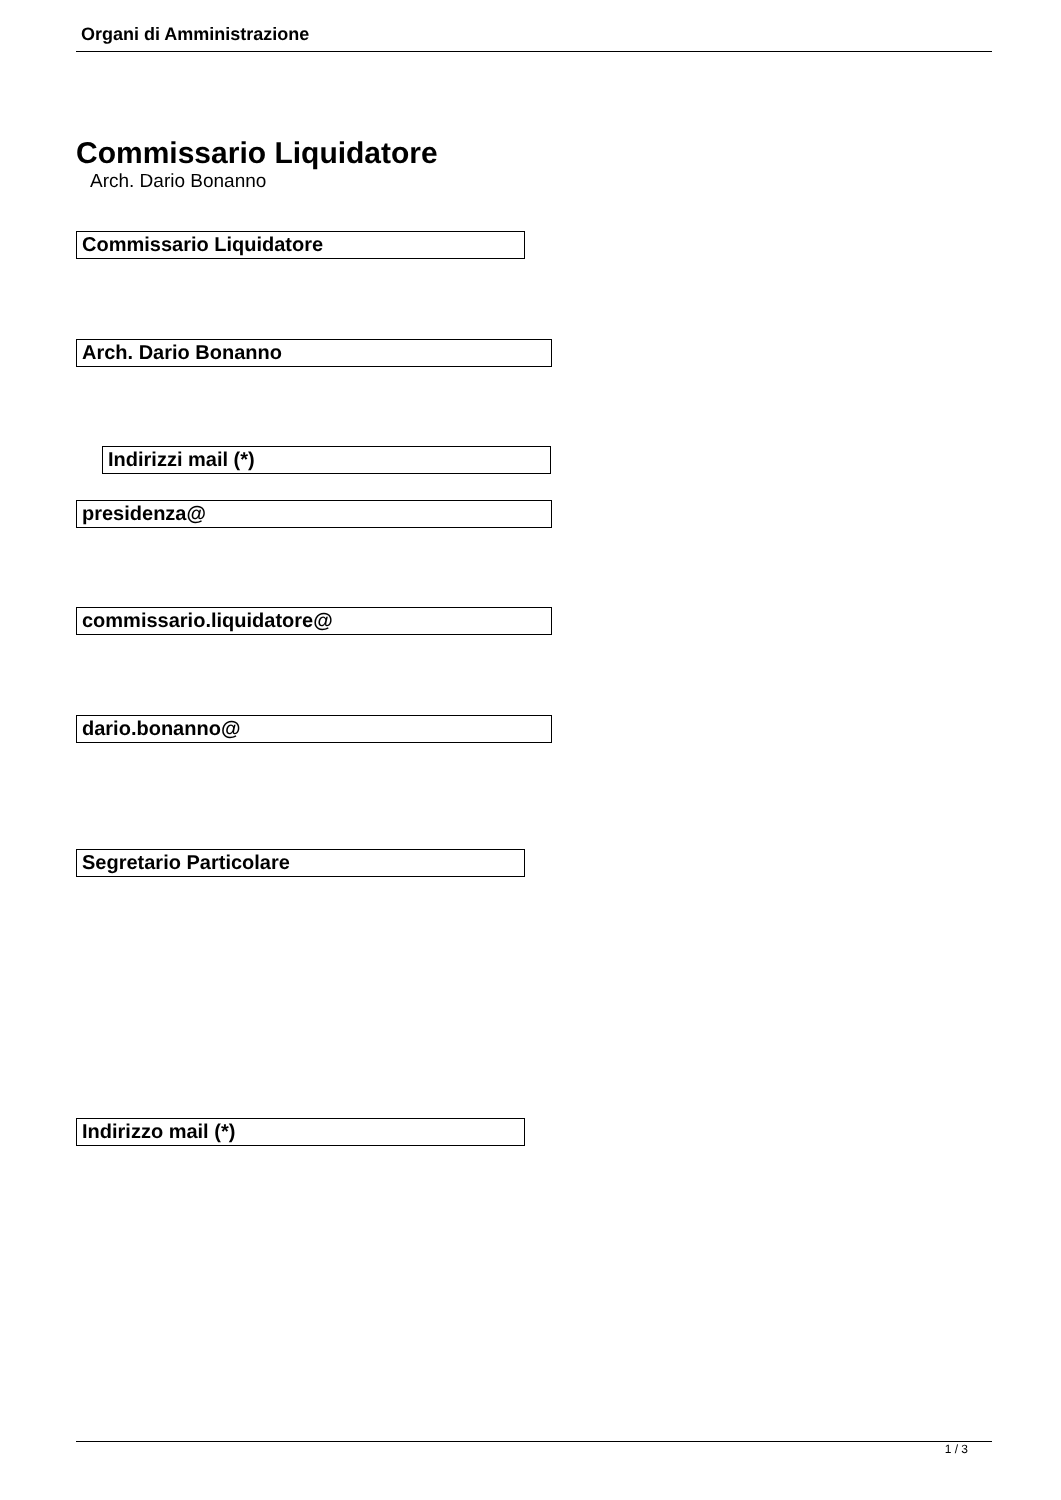Organi di Amministrazione
Commissario Liquidatore
Arch. Dario Bonanno
Commissario Liquidatore
Arch. Dario Bonanno
Indirizzi mail (*)
presidenza@
commissario.liquidatore@
dario.bonanno@
Segretario Particolare
Indirizzo mail (*)
1 / 3